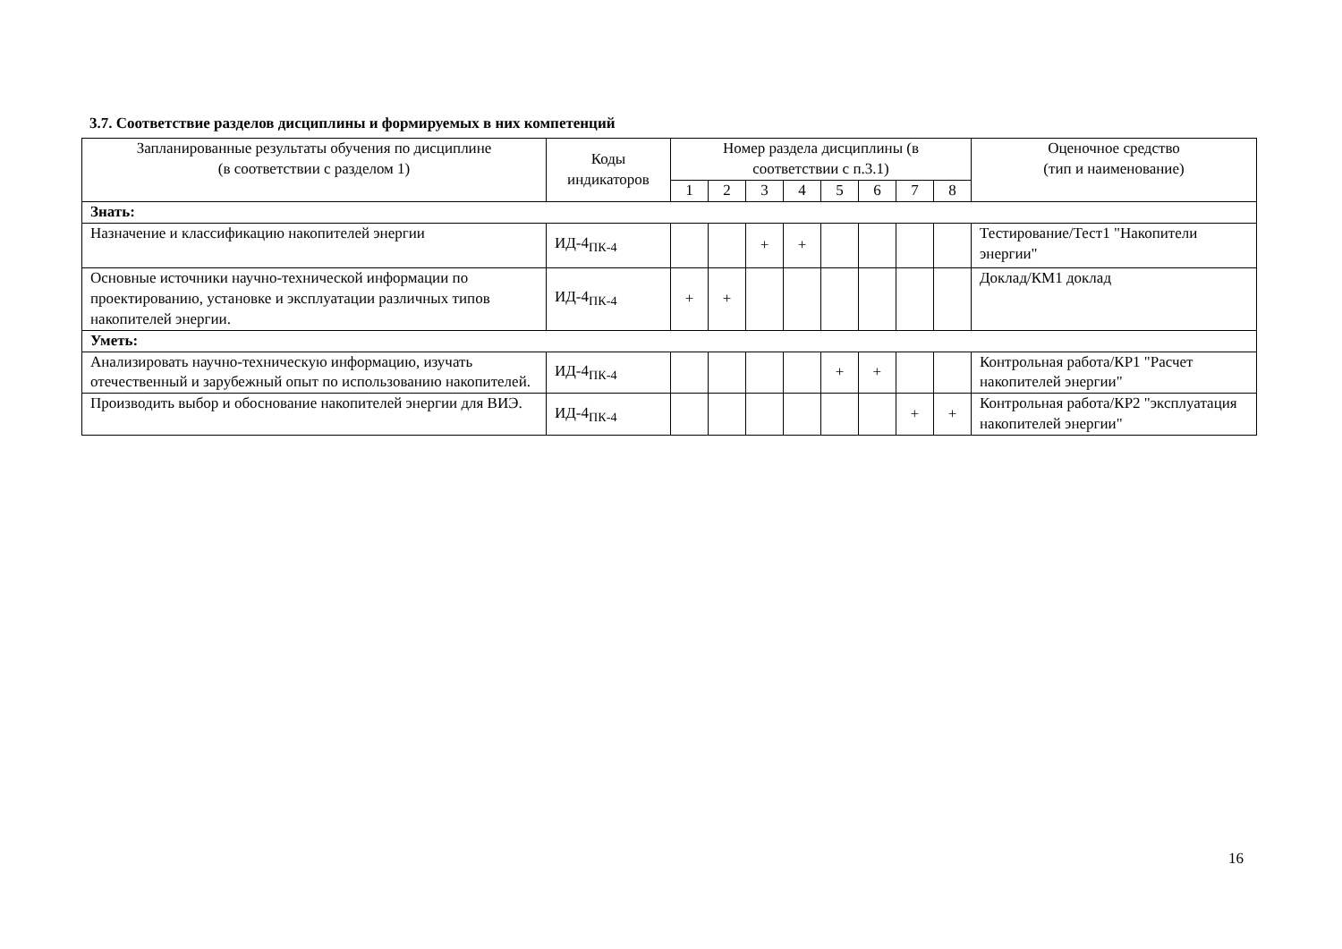3.7. Соответствие разделов дисциплины и формируемых в них компетенций
| Запланированные результаты обучения по дисциплине (в соответствии с разделом 1) | Коды индикаторов | Номер раздела дисциплины (в соответствии с п.3.1) | | | | | | | | Оценочное средство (тип и наименование) |
| --- | --- | --- | --- | --- | --- | --- | --- | --- | --- | --- |
| | | 1 | 2 | 3 | 4 | 5 | 6 | 7 | 8 | |
| Знать: | | | | | | | | | | |
| Назначение и классификацию накопителей энергии | ИД-4<sub>ПК-4</sub> | | | + | + | | | | | Тестирование/Тест1 "Накопители энергии" |
| Основные источники научно-технической информации по проектированию, установке и эксплуатации различных типов накопителей энергии. | ИД-4<sub>ПК-4</sub> | + | + | | | | | | | Доклад/КМ1 доклад |
| Уметь: | | | | | | | | | | |
| Анализировать научно-техническую информацию, изучать отечественный и зарубежный опыт по использованию накопителей. | ИД-4<sub>ПК-4</sub> | | | | | + | + | | | Контрольная работа/КР1 "Расчет накопителей энергии" |
| Производить выбор и обоснование накопителей энергии для ВИЭ. | ИД-4<sub>ПК-4</sub> | | | | | | | + | + | Контрольная работа/КР2 "эксплуатация накопителей энергии" |
16